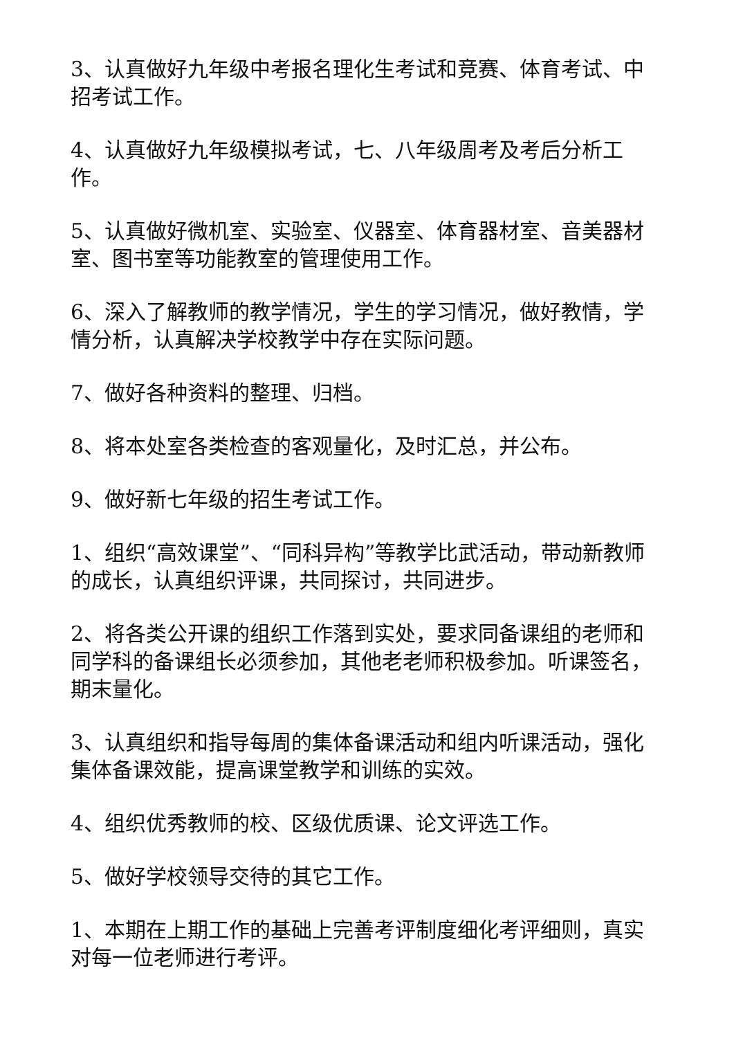3、认真做好九年级中考报名理化生考试和竞赛、体育考试、中招考试工作。
4、认真做好九年级模拟考试，七、八年级周考及考后分析工作。
5、认真做好微机室、实验室、仪器室、体育器材室、音美器材室、图书室等功能教室的管理使用工作。
6、深入了解教师的教学情况，学生的学习情况，做好教情，学情分析，认真解决学校教学中存在实际问题。
7、做好各种资料的整理、归档。
8、将本处室各类检查的客观量化，及时汇总，并公布。
9、做好新七年级的招生考试工作。
1、组织“高效课堂”、“同科异构”等教学比武活动，带动新教师的成长，认真组织评课，共同探讨，共同进步。
2、将各类公开课的组织工作落到实处，要求同备课组的老师和同学科的备课组长必须参加，其他老老师积极参加。听课签名，期末量化。
3、认真组织和指导每周的集体备课活动和组内听课活动，强化集体备课效能，提高课堂教学和训练的实效。
4、组织优秀教师的校、区级优质课、论文评选工作。
5、做好学校领导交待的其它工作。
1、本期在上期工作的基础上完善考评制度细化考评细则，真实对每一位老师进行考评。